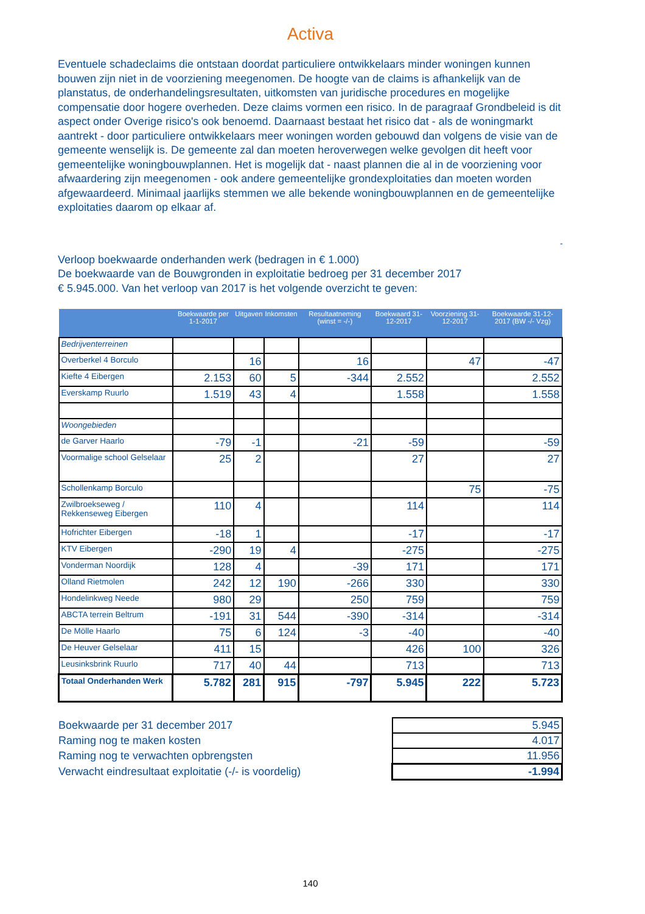Activa
Eventuele schadeclaims die ontstaan doordat particuliere ontwikkelaars minder woningen kunnen bouwen zijn niet in de voorziening meegenomen. De hoogte van de claims is afhankelijk van de planstatus, de onderhandelingsresultaten, uitkomsten van juridische procedures en mogelijke compensatie door hogere overheden. Deze claims vormen een risico. In de paragraaf Grondbeleid is dit aspect onder Overige risico's ook benoemd. Daarnaast bestaat het risico dat - als de woningmarkt aantrekt - door particuliere ontwikkelaars meer woningen worden gebouwd dan volgens de visie van de gemeente wenselijk is. De gemeente zal dan moeten heroverwegen welke gevolgen dit heeft voor gemeentelijke woningbouwplannen. Het is mogelijk dat - naast plannen die al in de voorziening voor afwaardering zijn meegenomen - ook andere gemeentelijke grondexploitaties dan moeten worden afgewaardeerd. Minimaal jaarlijks stemmen we alle bekende woningbouwplannen en de gemeentelijke exploitaties daarom op elkaar af.
-
Verloop boekwaarde onderhanden werk (bedragen in € 1.000)
De boekwaarde van de Bouwgronden in exploitatie bedroeg per 31 december 2017
€ 5.945.000. Van het verloop van 2017 is het volgende overzicht te geven:
| | Boekwaarde per 1-1-2017 | Uitgaven | Inkomsten | Resultaatneming (winst = -/-) | Boekwaard 31-12-2017 | Voorziening 31-12-2017 | Boekwaarde 31-12-2017 (BW -/- Vzg) |
| --- | --- | --- | --- | --- | --- | --- | --- |
| Bedrijventerreinen | | | | | | | |
| Overberkel 4 Borculo | | 16 | | 16 | | 47 | -47 |
| Kiefte 4 Eibergen | 2.153 | 60 | 5 | -344 | 2.552 | | 2.552 |
| Everskamp Ruurlo | 1.519 | 43 | 4 | | 1.558 | | 1.558 |
| Woongebieden | | | | | | | |
| de Garver Haarlo | -79 | -1 | | -21 | -59 | | -59 |
| Voormalige school Gelselaar | 25 | 2 | | | 27 | | 27 |
| Schollenkamp Borculo | | | | | | 75 | -75 |
| Zwilbroekseweg / Rekkenseweg Eibergen | 110 | 4 | | | 114 | | 114 |
| Hofrichter Eibergen | -18 | 1 | | | -17 | | -17 |
| KTV Eibergen | -290 | 19 | 4 | | -275 | | -275 |
| Vonderman Noordijk | 128 | 4 | | -39 | 171 | | 171 |
| Olland Rietmolen | 242 | 12 | 190 | -266 | 330 | | 330 |
| Hondelinkweg Neede | 980 | 29 | | 250 | 759 | | 759 |
| ABCTA terrein Beltrum | -191 | 31 | 544 | -390 | -314 | | -314 |
| De Mölle Haarlo | 75 | 6 | 124 | -3 | -40 | | -40 |
| De Heuver Gelselaar | 411 | 15 | | | 426 | 100 | 326 |
| Leusinksbrink Ruurlo | 717 | 40 | 44 | | 713 | | 713 |
| Totaal Onderhanden Werk | 5.782 | 281 | 915 | -797 | 5.945 | 222 | 5.723 |
| Boekwaarde per 31 december 2017 | 5.945 |
| Raming nog te maken kosten | 4.017 |
| Raming nog te verwachten opbrengsten | 11.956 |
| Verwacht eindresultaat exploitatie (-/- is voordelig) | -1.994 |
140